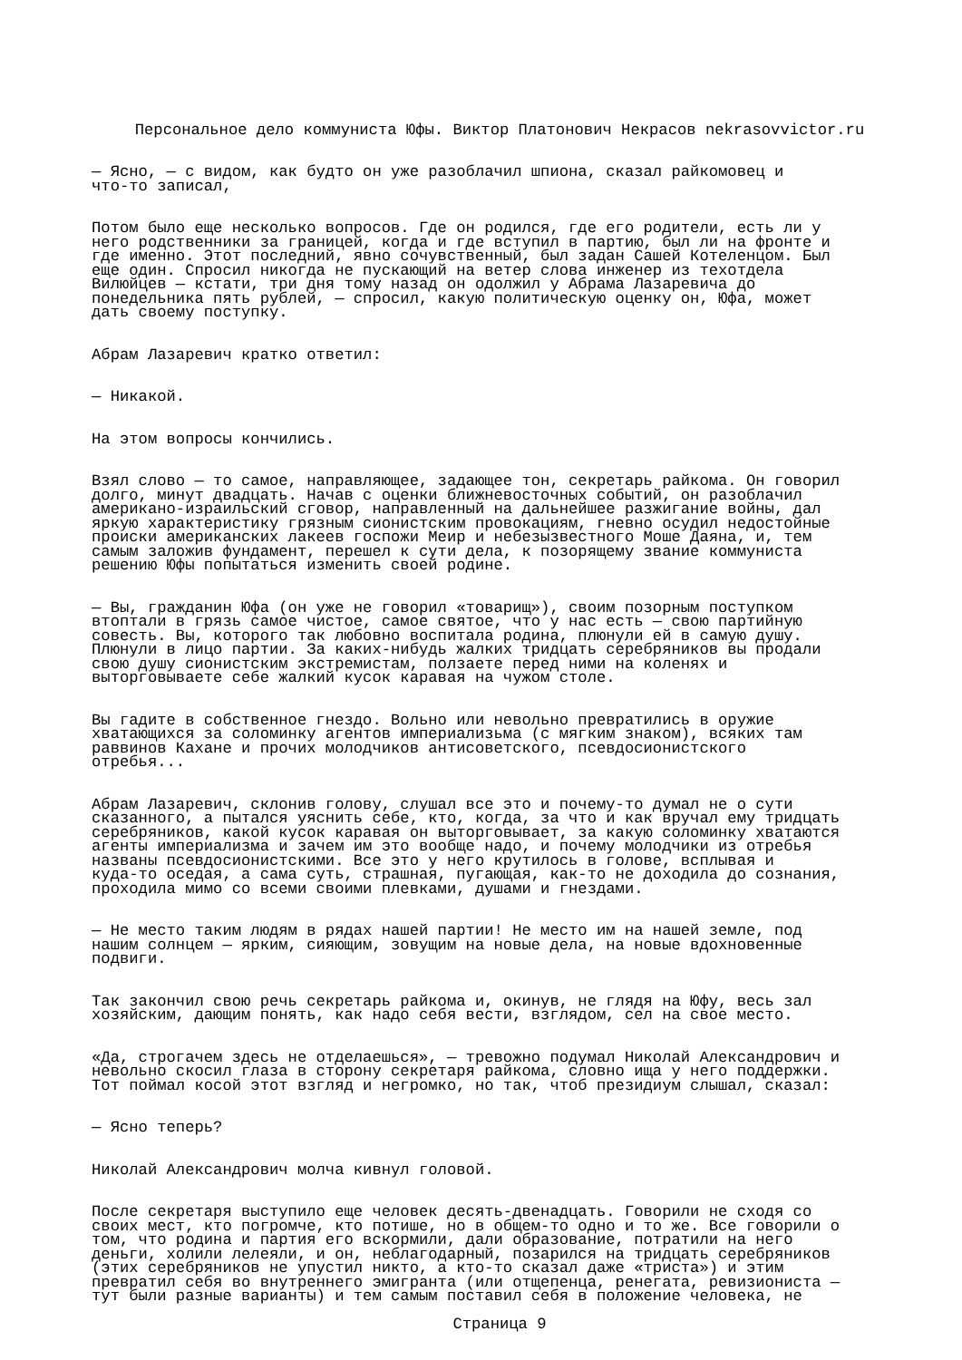Персональное дело коммуниста Юфы. Виктор Платонович Некрасов nekrasovvictor.ru
— Ясно, — с видом, как будто он уже разоблачил шпиона, сказал райкомовец и что-то записал,
Потом было еще несколько вопросов. Где он родился, где его родители, есть ли у него родственники за границей, когда и где вступил в партию, был ли на фронте и где именно. Этот последний, явно сочувственный, был задан Сашей Котеленцом. Был еще один. Спросил никогда не пускающий на ветер слова инженер из техотдела Вилюйцев — кстати, три дня тому назад он одолжил у Абрама Лазаревича до понедельника пять рублей, — спросил, какую политическую оценку он, Юфа, может дать своему поступку.
Абрам Лазаревич кратко ответил:
— Никакой.
На этом вопросы кончились.
Взял слово — то самое, направляющее, задающее тон, секретарь райкома. Он говорил долго, минут двадцать. Начав с оценки ближневосточных событий, он разоблачил американо-израильский сговор, направленный на дальнейшее разжигание войны, дал яркую характеристику грязным сионистским провокациям, гневно осудил недостойные происки американских лакеев госпожи Меир и небезызвестного Моше Даяна, и, тем самым заложив фундамент, перешел к сути дела, к позорящему звание коммуниста решению Юфы попытаться изменить своей родине.
— Вы, гражданин Юфа (он уже не говорил «товарищ»), своим позорным поступком втоптали в грязь самое чистое, самое святое, что у нас есть — свою партийную совесть. Вы, которого так любовно воспитала родина, плюнули ей в самую душу. Плюнули в лицо партии. За каких-нибудь жалких тридцать серебряников вы продали свою душу сионистским экстремистам, ползаете перед ними на коленях и выторговываете себе жалкий кусок каравая на чужом столе.
Вы гадите в собственное гнездо. Вольно или невольно превратились в оружие хватающихся за соломинку агентов империализьма (с мягким знаком), всяких там раввинов Кахане и прочих молодчиков антисоветского, псевдосионистского отребья...
Абрам Лазаревич, склонив голову, слушал все это и почему-то думал не о сути сказанного, а пытался уяснить себе, кто, когда, за что и как вручал ему тридцать серебряников, какой кусок каравая он выторговывает, за какую соломинку хватаются агенты империализма и зачем им это вообще надо, и почему молодчики из отребья названы псевдосионистскими. Все это у него крутилось в голове, всплывая и куда-то оседая, а сама суть, страшная, пугающая, как-то не доходила до сознания, проходила мимо со всеми своими плевками, душами и гнездами.
— Не место таким людям в рядах нашей партии! Не место им на нашей земле, под нашим солнцем — ярким, сияющим, зовущим на новые дела, на новые вдохновенные подвиги.
Так закончил свою речь секретарь райкома и, окинув, не глядя на Юфу, весь зал хозяйским, дающим понять, как надо себя вести, взглядом, сел на свое место.
«Да, строгачем здесь не отделаешься», — тревожно подумал Николай Александрович и невольно скосил глаза в сторону секретаря райкома, словно ища у него поддержки. Тот поймал косой этот взгляд и негромко, но так, чтоб президиум слышал, сказал:
— Ясно теперь?
Николай Александрович молча кивнул головой.
После секретаря выступило еще человек десять-двенадцать. Говорили не сходя со своих мест, кто погромче, кто потише, но в общем-то одно и то же. Все говорили о том, что родина и партия его вскормили, дали образование, потратили на него деньги, холили лелеяли, и он, неблагодарный, позарился на тридцать серебряников (этих серебряников не упустил никто, а кто-то сказал даже «триста») и этим превратил себя во внутреннего эмигранта (или отщепенца, ренегата, ревизиониста — тут были разные варианты) и тем самым поставил себя в положение человека, не
Страница 9